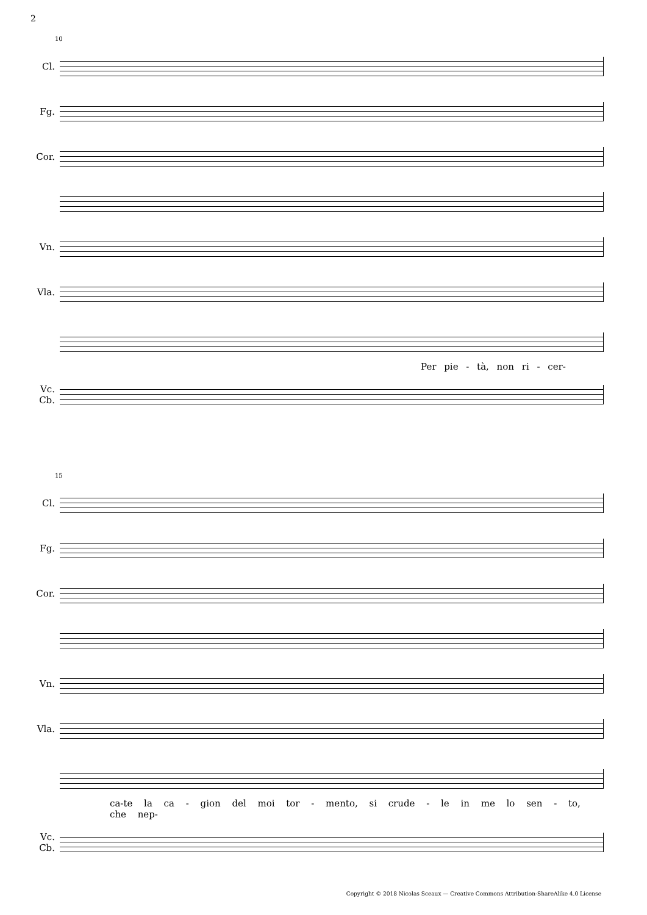2
10
Cl.
Fg.
Cor.
Vn.
Vla.
Per pie - tà, non ri - cer-
Vc.
Cb.
15
Cl.
Fg.
Cor.
Vn.
Vla.
ca-te la ca - gion del moi tor - mento, si crude - le in me lo sen - to, che nep-
Vc.
Cb.
Copyright © 2018 Nicolas Sceaux — Creative Commons Attribution-ShareAlike 4.0 License